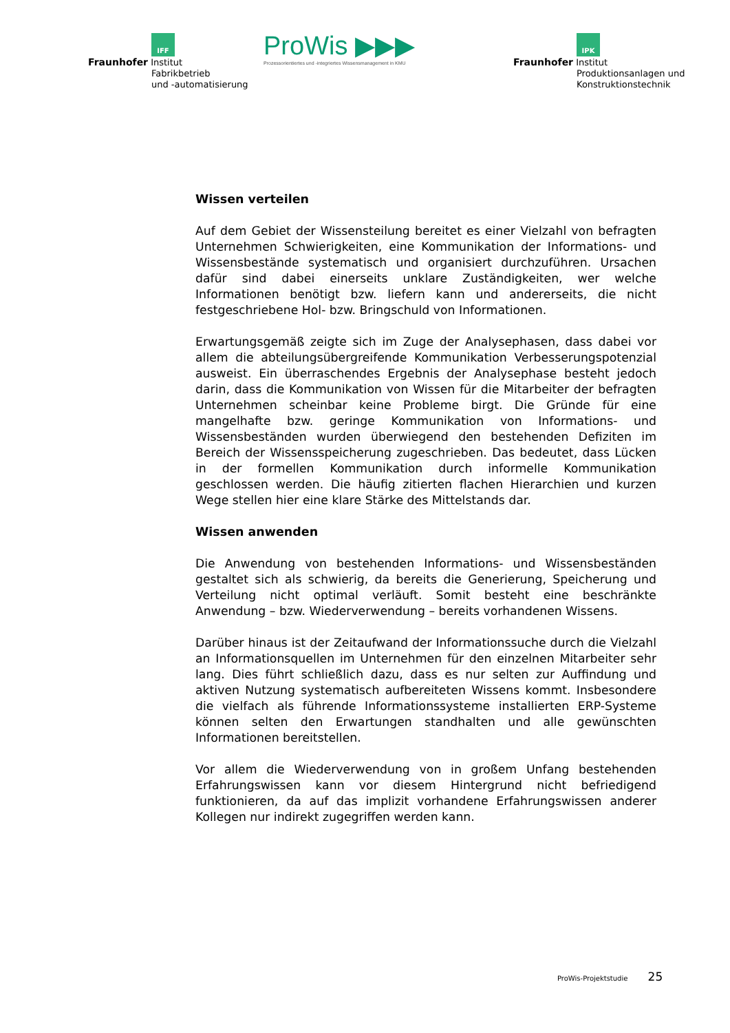IFF
Fraunhofer Institut
Fabrikbetrieb
und -automatisierung
ProWis ▶▶▶
Prozessorientiertes und -integriertes Wissensmanagement in KMU
IPK
Fraunhofer Institut
Produktionsanlagen und
Konstruktionstechnik
Wissen verteilen
Auf dem Gebiet der Wissensteilung bereitet es einer Vielzahl von befragten Unternehmen Schwierigkeiten, eine Kommunikation der Informations- und Wissensbestände systematisch und organisiert durchzuführen. Ursachen dafür sind dabei einerseits unklare Zuständigkeiten, wer welche Informationen benötigt bzw. liefern kann und andererseits, die nicht festgeschriebene Hol- bzw. Bringschuld von Informationen.
Erwartungsgemäß zeigte sich im Zuge der Analysephasen, dass dabei vor allem die abteilungsübergreifende Kommunikation Verbesserungspotenzial ausweist. Ein überraschendes Ergebnis der Analysephase besteht jedoch darin, dass die Kommunikation von Wissen für die Mitarbeiter der befragten Unternehmen scheinbar keine Probleme birgt. Die Gründe für eine mangelhafte bzw. geringe Kommunikation von Informations- und Wissensbeständen wurden überwiegend den bestehenden Defiziten im Bereich der Wissensspeicherung zugeschrieben. Das bedeutet, dass Lücken in der formellen Kommunikation durch informelle Kommunikation geschlossen werden. Die häufig zitierten flachen Hierarchien und kurzen Wege stellen hier eine klare Stärke des Mittelstands dar.
Wissen anwenden
Die Anwendung von bestehenden Informations- und Wissensbeständen gestaltet sich als schwierig, da bereits die Generierung, Speicherung und Verteilung nicht optimal verläuft. Somit besteht eine beschränkte Anwendung – bzw. Wiederverwendung – bereits vorhandenen Wissens.
Darüber hinaus ist der Zeitaufwand der Informationssuche durch die Vielzahl an Informationsquellen im Unternehmen für den einzelnen Mitarbeiter sehr lang. Dies führt schließlich dazu, dass es nur selten zur Auffindung und aktiven Nutzung systematisch aufbereiteten Wissens kommt. Insbesondere die vielfach als führende Informationssysteme installierten ERP-Systeme können selten den Erwartungen standhalten und alle gewünschten Informationen bereitstellen.
Vor allem die Wiederverwendung von in großem Unfang bestehenden Erfahrungswissen kann vor diesem Hintergrund nicht befriedigend funktionieren, da auf das implizit vorhandene Erfahrungswissen anderer Kollegen nur indirekt zugegriffen werden kann.
ProWis-Projektstudie 25